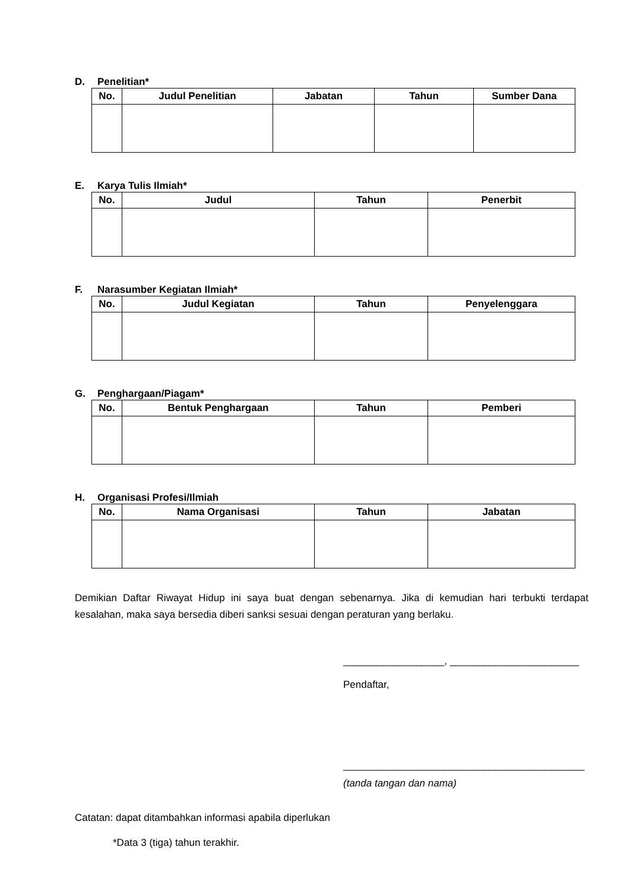D. Penelitian*
| No. | Judul Penelitian | Jabatan | Tahun | Sumber Dana |
| --- | --- | --- | --- | --- |
E. Karya Tulis Ilmiah*
| No. | Judul | Tahun | Penerbit |
| --- | --- | --- | --- |
F. Narasumber Kegiatan Ilmiah*
| No. | Judul Kegiatan | Tahun | Penyelenggara |
| --- | --- | --- | --- |
G. Penghargaan/Piagam*
| No. | Bentuk Penghargaan | Tahun | Pemberi |
| --- | --- | --- | --- |
H. Organisasi Profesi/Ilmiah
| No. | Nama Organisasi | Tahun | Jabatan |
| --- | --- | --- | --- |
Demikian Daftar Riwayat Hidup ini saya buat dengan sebenarnya. Jika di kemudian hari terbukti terdapat kesalahan, maka saya bersedia diberi sanksi sesuai dengan peraturan yang berlaku.
__________________, _______________________
Pendaftar,
___________________________________________
(tanda tangan dan nama)
Catatan: dapat ditambahkan informasi apabila diperlukan
*Data 3 (tiga) tahun terakhir.